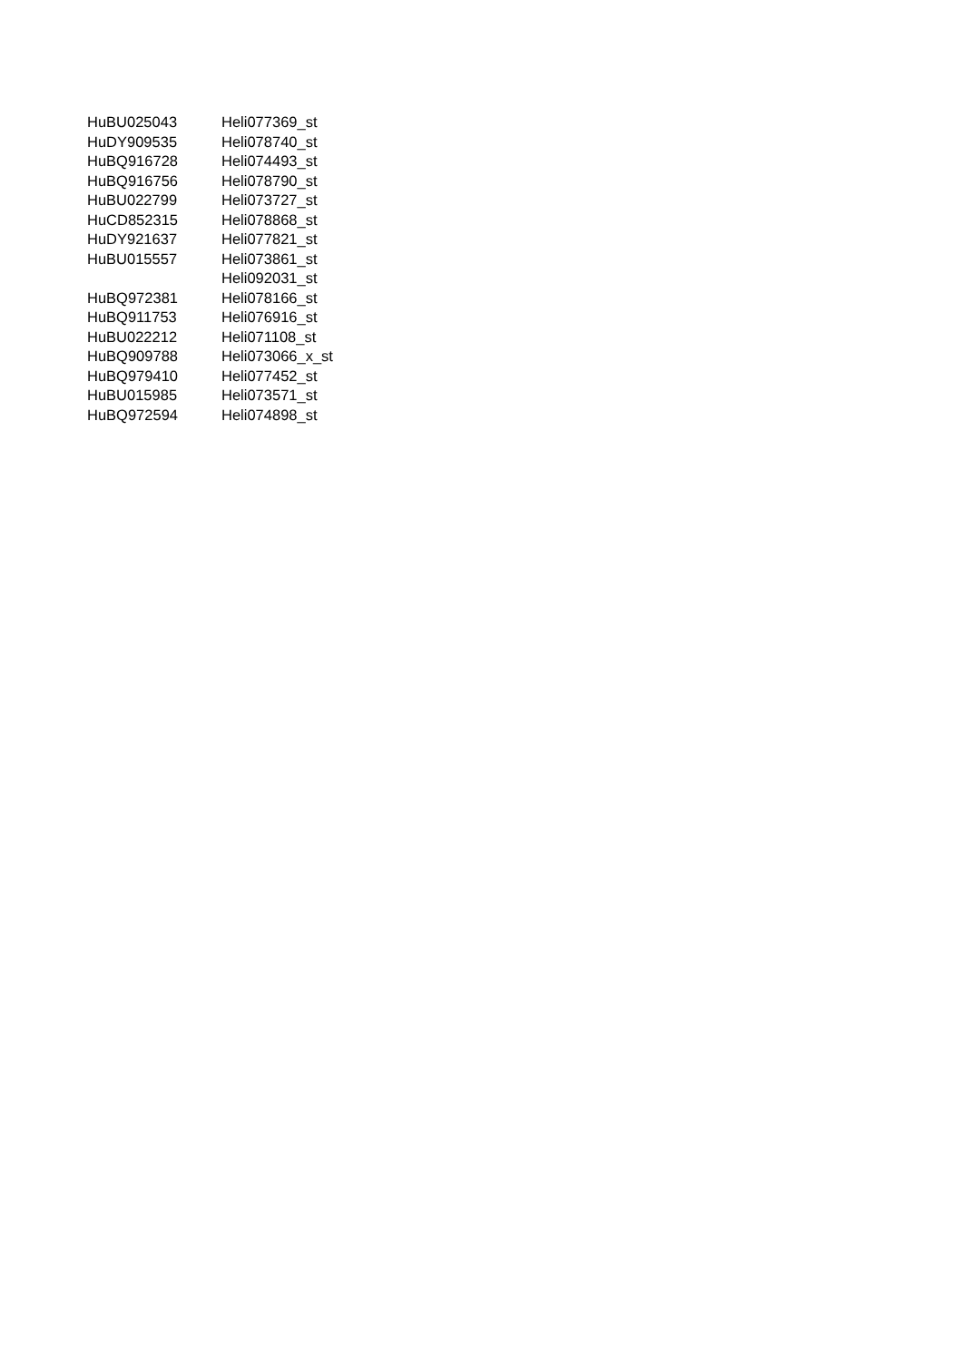| HuBU025043 | Heli077369_st |
| HuDY909535 | Heli078740_st |
| HuBQ916728 | Heli074493_st |
| HuBQ916756 | Heli078790_st |
| HuBU022799 | Heli073727_st |
| HuCD852315 | Heli078868_st |
| HuDY921637 | Heli077821_st |
| HuBU015557 | Heli073861_st |
| | Heli092031_st |
| HuBQ972381 | Heli078166_st |
| HuBQ911753 | Heli076916_st |
| HuBU022212 | Heli071108_st |
| HuBQ909788 | Heli073066_x_st |
| HuBQ979410 | Heli077452_st |
| HuBU015985 | Heli073571_st |
| HuBQ972594 | Heli074898_st |